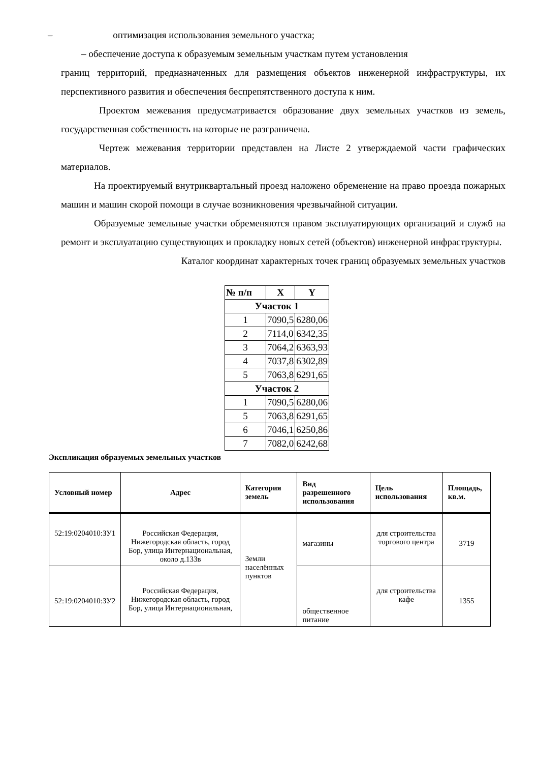– оптимизация использования земельного участка;
– обеспечение доступа к образуемым земельным участкам путем установления
границ территорий, предназначенных для размещения объектов инженерной инфраструктуры, их перспективного развития и обеспечения беспрепятственного доступа к ним.
Проектом межевания предусматривается образование двух земельных участков из земель, государственная собственность на которые не разграничена.
Чертеж межевания территории представлен на Листе 2 утверждаемой части графических материалов.
На проектируемый внутриквартальный проезд наложено обременение на право проезда пожарных машин и машин скорой помощи в случае возникновения чрезвычайной ситуации.
Образуемые земельные участки обременяются правом эксплуатирующих организаций и служб на ремонт и эксплуатацию существующих и прокладку новых сетей (объектов) инженерной инфраструктуры.
Каталог координат характерных точек границ образуемых земельных участков
| № п/п | X | Y |
| --- | --- | --- |
| Участок 1 | | |
| 1 | 7090,5 | 6280,06 |
| 2 | 7114,0 | 6342,35 |
| 3 | 7064,2 | 6363,93 |
| 4 | 7037,8 | 6302,89 |
| 5 | 7063,8 | 6291,65 |
| Участок 2 | | |
| 1 | 7090,5 | 6280,06 |
| 5 | 7063,8 | 6291,65 |
| 6 | 7046,1 | 6250,86 |
| 7 | 7082,0 | 6242,68 |
Экспликация образуемых земельных участков
| Условный номер | Адрес | Категория земель | Вид разрешенного использования | Цель использования | Площадь, кв.м. |
| --- | --- | --- | --- | --- | --- |
| 52:19:0204010:ЗУ1 | Российская Федерация, Нижегородская область, город Бор, улица Интернациональная, около д.133в | Земли населённых пунктов | магазины | для строительства торгового центра | 3719 |
| 52:19:0204010:ЗУ2 | Российская Федерация, Нижегородская область, город Бор, улица Интернациональная, | | общественное питание | для строительства кафе | 1355 |